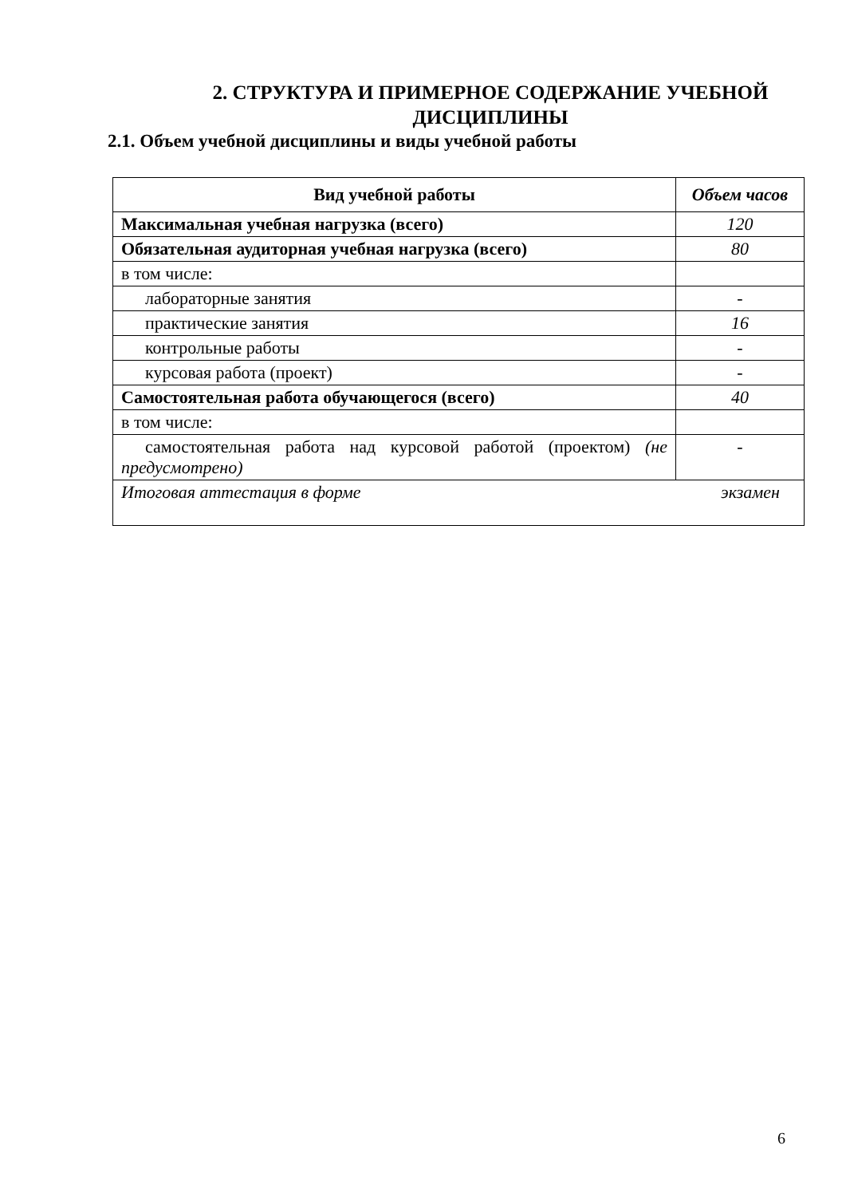2. СТРУКТУРА И ПРИМЕРНОЕ СОДЕРЖАНИЕ УЧЕБНОЙ ДИСЦИПЛИНЫ
2.1. Объем учебной дисциплины и виды учебной работы
| Вид учебной работы | Объем часов |
| --- | --- |
| Максимальная учебная нагрузка (всего) | 120 |
| Обязательная аудиторная учебная нагрузка (всего) | 80 |
| в том числе: | |
| лабораторные занятия | - |
| практические занятия | 16 |
| контрольные работы | - |
| курсовая работа (проект) | - |
| Самостоятельная работа обучающегося (всего) | 40 |
| в том числе: | |
| самостоятельная работа над курсовой работой (проектом) (не предусмотрено) | - |
| Итоговая аттестация в форме экзамен | |
6